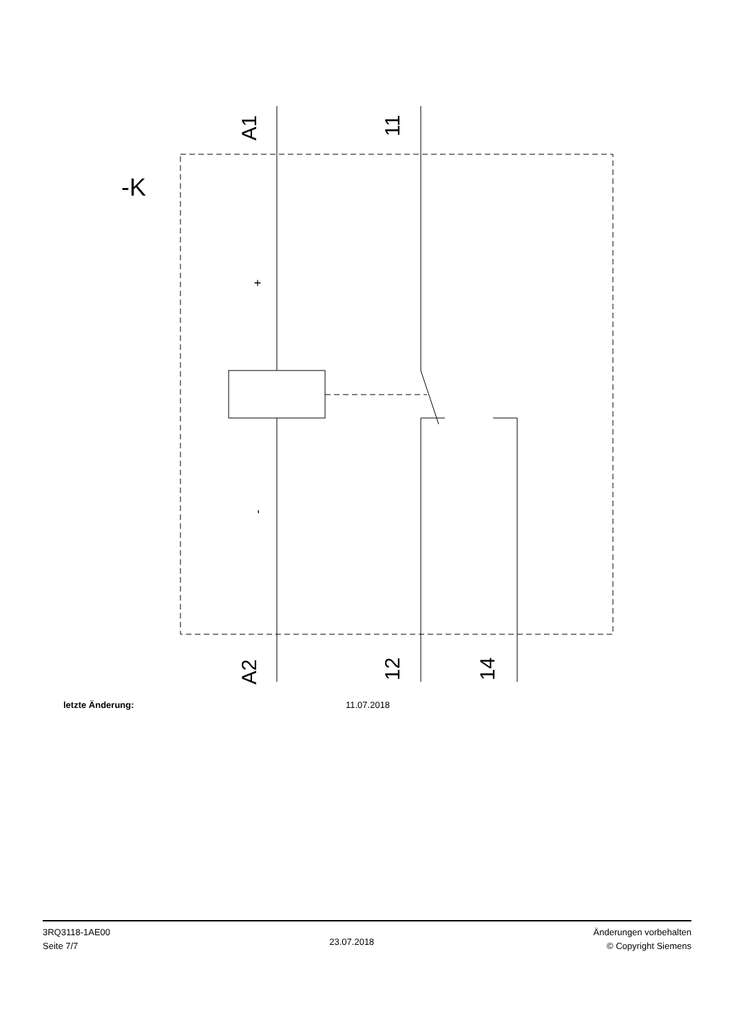A1
11
A2
12
14
-K
+
-
letzte Änderung: 11.07.2018
3RQ3118-1AE00
Seite 7/7
23.07.2018
Änderungen vorbehalten
© Copyright Siemens